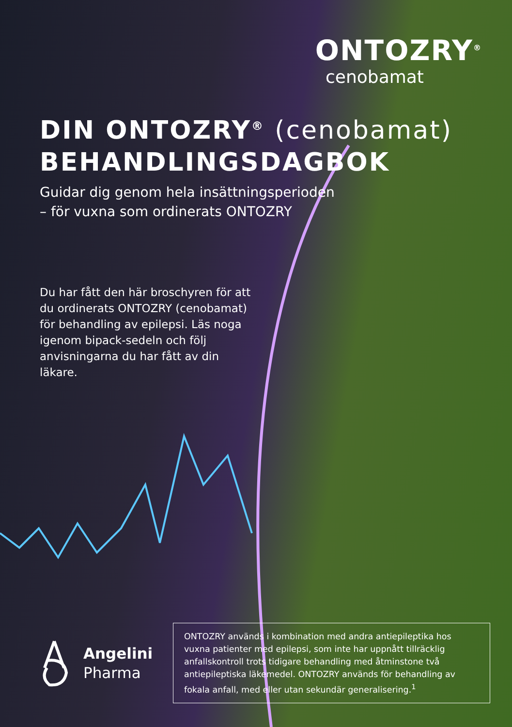ONTOZRY<sup>®</sup>
cenobamat
DIN ONTOZRY<sup>®</sup> (cenobamat)
BEHANDLINGSDAGBOK
Guidar dig genom hela insättningsperioden
– för vuxna som ordinerats ONTOZRY
Du har fått den här broschyren för att du ordinerats ONTOZRY (cenobamat) för behandling av epilepsi. Läs noga igenom bipack-sedeln och följ anvisningarna du har fått av din läkare.
Angelini
Pharma
ONTOZRY används i kombination med andra antiepileptika hos vuxna patienter med epilepsi, som inte har uppnått tillräcklig anfallskontroll trots tidigare behandling med åtminstone två antiepileptiska läkemedel. ONTOZRY används för behandling av fokala anfall, med eller utan sekundär generalisering.<sup>1</sup>